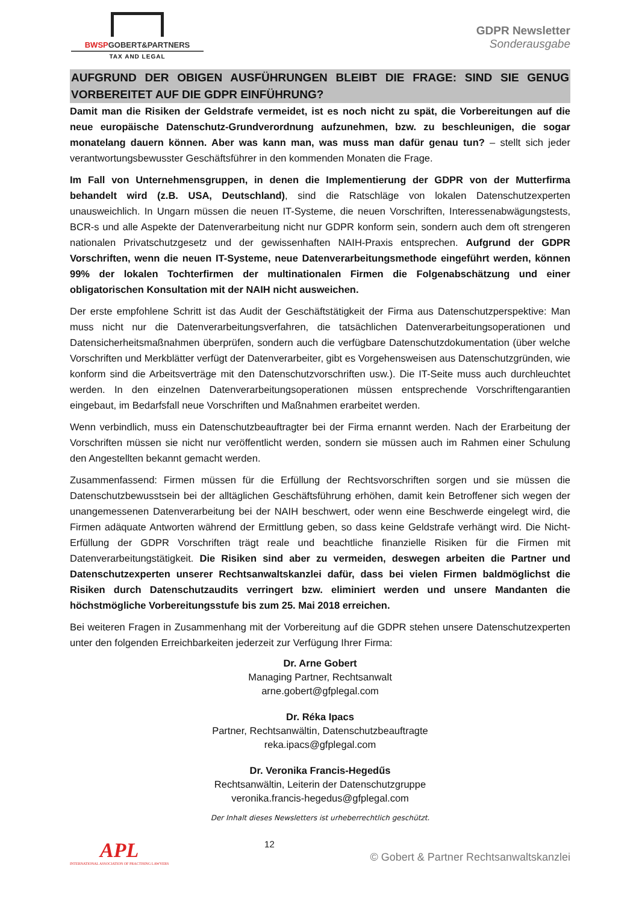BWSPGOBERT&PARTNERS
TAX AND LEGAL
GDPR Newsletter
Sonderausgabe
AUFGRUND DER OBIGEN AUSFÜHRUNGEN BLEIBT DIE FRAGE: SIND SIE GENUG VORBEREITET AUF DIE GDPR EINFÜHRUNG?
Damit man die Risiken der Geldstrafe vermeidet, ist es noch nicht zu spät, die Vorbereitungen auf die neue europäische Datenschutz-Grundverordnung aufzunehmen, bzw. zu beschleunigen, die sogar monatelang dauern können. Aber was kann man, was muss man dafür genau tun? – stellt sich jeder verantwortungsbewusster Geschäftsführer in den kommenden Monaten die Frage.
Im Fall von Unternehmensgruppen, in denen die Implementierung der GDPR von der Mutterfirma behandelt wird (z.B. USA, Deutschland), sind die Ratschläge von lokalen Datenschutzexperten unausweichlich. In Ungarn müssen die neuen IT-Systeme, die neuen Vorschriften, Interessenabwägungstests, BCR-s und alle Aspekte der Datenverarbeitung nicht nur GDPR konform sein, sondern auch dem oft strengeren nationalen Privatschutzgesetz und der gewissenhaften NAIH-Praxis entsprechen. Aufgrund der GDPR Vorschriften, wenn die neuen IT-Systeme, neue Datenverarbeitungsmethode eingeführt werden, können 99% der lokalen Tochterfirmen der multinationalen Firmen die Folgenabschätzung und einer obligatorischen Konsultation mit der NAIH nicht ausweichen.
Der erste empfohlene Schritt ist das Audit der Geschäftstätigkeit der Firma aus Datenschutzperspektive: Man muss nicht nur die Datenverarbeitungsverfahren, die tatsächlichen Datenverarbeitungsoperationen und Datensicherheitsmaßnahmen überprüfen, sondern auch die verfügbare Datenschutzdokumentation (über welche Vorschriften und Merkblätter verfügt der Datenverarbeiter, gibt es Vorgehensweisen aus Datenschutzgründen, wie konform sind die Arbeitsverträge mit den Datenschutzvorschriften usw.). Die IT-Seite muss auch durchleuchtet werden. In den einzelnen Datenverarbeitungsoperationen müssen entsprechende Vorschriftengarantien eingebaut, im Bedarfsfall neue Vorschriften und Maßnahmen erarbeitet werden.
Wenn verbindlich, muss ein Datenschutzbeauftragter bei der Firma ernannt werden. Nach der Erarbeitung der Vorschriften müssen sie nicht nur veröffentlicht werden, sondern sie müssen auch im Rahmen einer Schulung den Angestellten bekannt gemacht werden.
Zusammenfassend: Firmen müssen für die Erfüllung der Rechtsvorschriften sorgen und sie müssen die Datenschutzbewusstsein bei der alltäglichen Geschäftsführung erhöhen, damit kein Betroffener sich wegen der unangemessenen Datenverarbeitung bei der NAIH beschwert, oder wenn eine Beschwerde eingelegt wird, die Firmen adäquate Antworten während der Ermittlung geben, so dass keine Geldstrafe verhängt wird. Die Nicht-Erfüllung der GDPR Vorschriften trägt reale und beachtliche finanzielle Risiken für die Firmen mit Datenverarbeitungstätigkeit. Die Risiken sind aber zu vermeiden, deswegen arbeiten die Partner und Datenschutzexperten unserer Rechtsanwaltskanzlei dafür, dass bei vielen Firmen baldmöglichst die Risiken durch Datenschutzaudits verringert bzw. eliminiert werden und unsere Mandanten die höchstmögliche Vorbereitungsstufe bis zum 25. Mai 2018 erreichen.
Bei weiteren Fragen in Zusammenhang mit der Vorbereitung auf die GDPR stehen unsere Datenschutzexperten unter den folgenden Erreichbarkeiten jederzeit zur Verfügung Ihrer Firma:
Dr. Arne Gobert
Managing Partner, Rechtsanwalt
arne.gobert@gfplegal.com
Dr. Réka Ipacs
Partner, Rechtsanwältin, Datenschutzbeauftragte
reka.ipacs@gfplegal.com
Dr. Veronika Francis-Hegedűs
Rechtsanwältin, Leiterin der Datenschutzgruppe
veronika.francis-hegedus@gfplegal.com
Der Inhalt dieses Newsletters ist urheberrechtlich geschützt.
APL
INTERNATIONAL ASSOCIATION OF PRACTISING LAWYERS
12
© Gobert & Partner Rechtsanwaltskanzlei